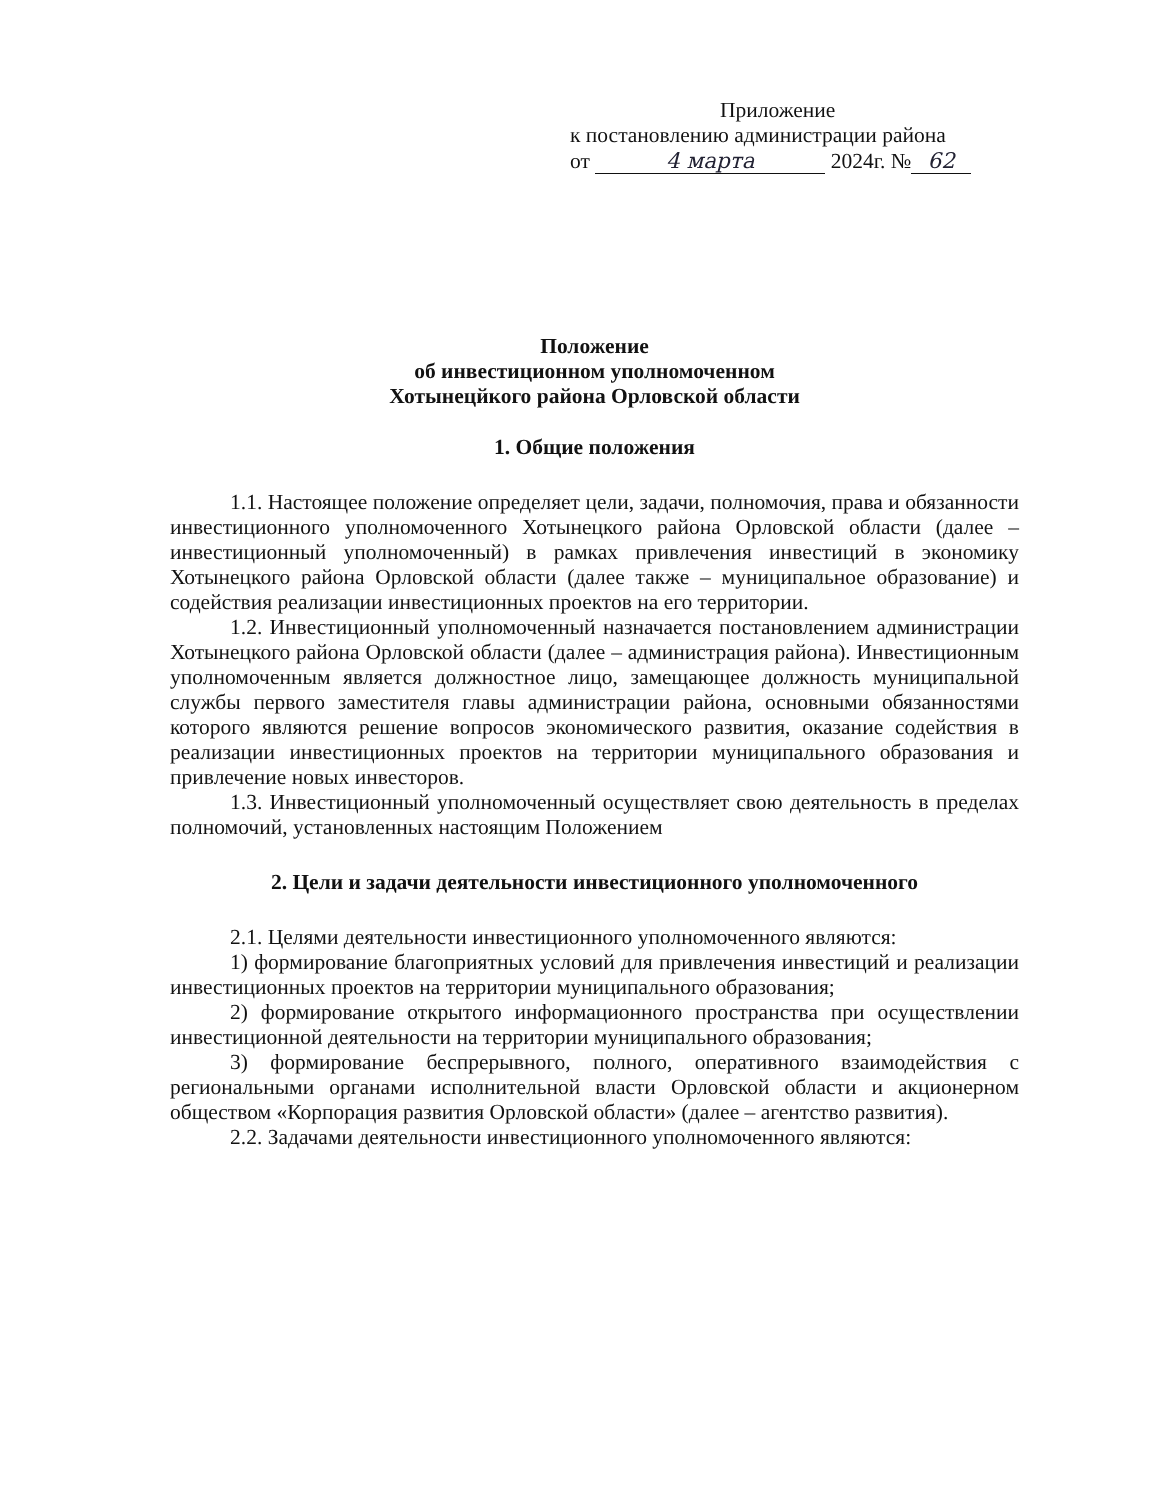Приложение
к постановлению администрации района
от 4 марта 2024г. № 62
Положение
об инвестиционном уполномоченном
Хотынецйкого района Орловской области
1. Общие положения
1.1. Настоящее положение определяет цели, задачи, полномочия, права и обязанности инвестиционного уполномоченного Хотынецкого района Орловской области (далее – инвестиционный уполномоченный) в рамках привлечения инвестиций в экономику Хотынецкого района Орловской области (далее также – муниципальное образование) и содействия реализации инвестиционных проектов на его территории.
1.2. Инвестиционный уполномоченный назначается постановлением администрации Хотынецкого района Орловской области (далее – администрация района). Инвестиционным уполномоченным является должностное лицо, замещающее должность муниципальной службы первого заместителя главы администрации района, основными обязанностями которого являются решение вопросов экономического развития, оказание содействия в реализации инвестиционных проектов на территории муниципального образования и привлечение новых инвесторов.
1.3. Инвестиционный уполномоченный осуществляет свою деятельность в пределах полномочий, установленных настоящим Положением
2. Цели и задачи деятельности инвестиционного уполномоченного
2.1. Целями деятельности инвестиционного уполномоченного являются:
1) формирование благоприятных условий для привлечения инвестиций и реализации инвестиционных проектов на территории муниципального образования;
2) формирование открытого информационного пространства при осуществлении инвестиционной деятельности на территории муниципального образования;
3) формирование беспрерывного, полного, оперативного взаимодействия с региональными органами исполнительной власти Орловской области и акционерном обществом «Корпорация развития Орловской области» (далее – агентство развития).
2.2. Задачами деятельности инвестиционного уполномоченного являются: